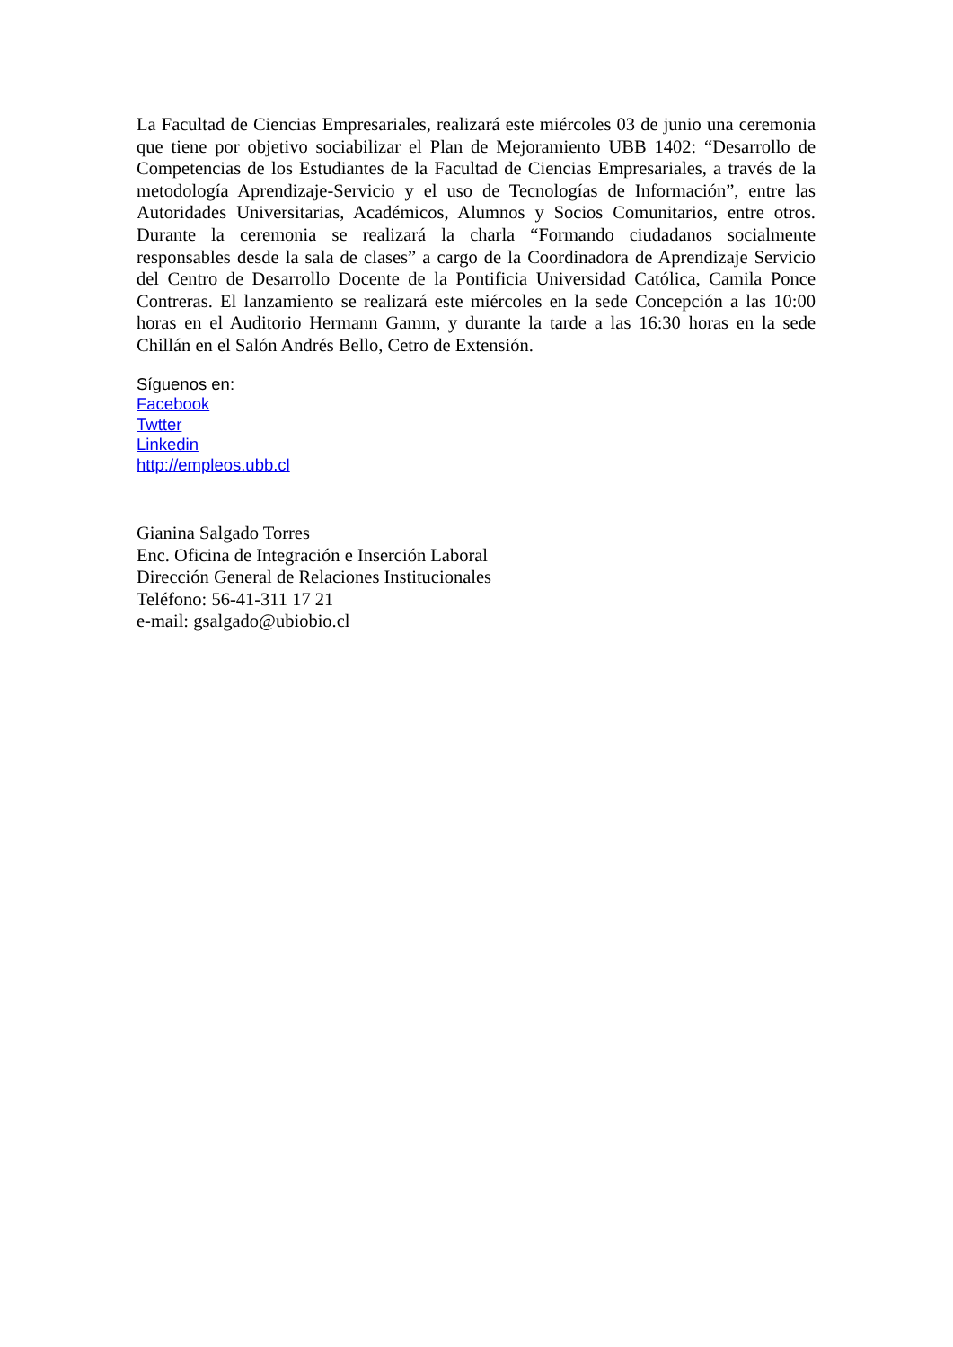La Facultad de Ciencias Empresariales, realizará este miércoles 03 de junio una ceremonia que tiene por objetivo sociabilizar el Plan de Mejoramiento UBB 1402: “Desarrollo de Competencias de los Estudiantes de la Facultad de Ciencias Empresariales, a través de la metodología Aprendizaje-Servicio y el uso de Tecnologías de Información”, entre las Autoridades Universitarias, Académicos, Alumnos y Socios Comunitarios, entre otros. Durante la ceremonia se realizará la charla “Formando ciudadanos socialmente responsables desde la sala de clases” a cargo de la Coordinadora de Aprendizaje Servicio del Centro de Desarrollo Docente de la Pontificia Universidad Católica, Camila Ponce Contreras. El lanzamiento se realizará este miércoles en la sede Concepción a las 10:00 horas en el Auditorio Hermann Gamm, y durante la tarde a las 16:30 horas en la sede Chillán en el Salón Andrés Bello, Cetro de Extensión.
Síguenos en:
Facebook
Twtter
Linkedin
http://empleos.ubb.cl
Gianina Salgado Torres
Enc. Oficina de Integración e Inserción Laboral
Dirección General de Relaciones Institucionales
Teléfono: 56-41-311 17 21
e-mail: gsalgado@ubiobio.cl